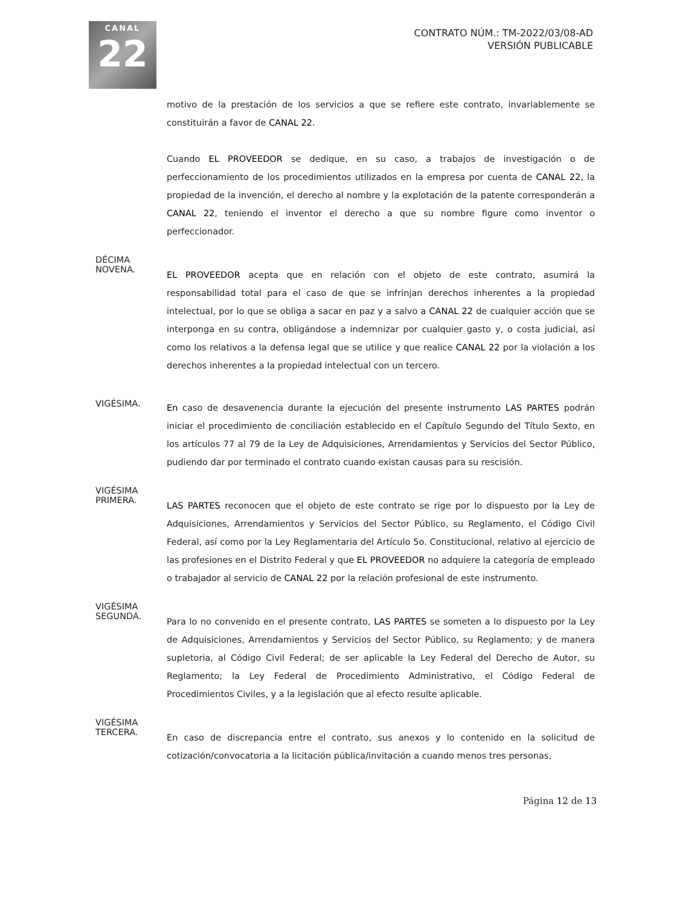CANAL
22
CONTRATO NÚM.: TM-2022/03/08-AD
VERSIÓN PUBLICABLE
motivo de la prestación de los servicios a que se refiere este contrato, invariablemente se constituirán a favor de CANAL 22.
Cuando EL PROVEEDOR se dedique, en su caso, a trabajos de investigación o de perfeccionamiento de los procedimientos utilizados en la empresa por cuenta de CANAL 22, la propiedad de la invención, el derecho al nombre y la explotación de la patente corresponderán a CANAL 22, teniendo el inventor el derecho a que su nombre figure como inventor o perfeccionador.
DÉCIMA
NOVENA.
EL PROVEEDOR acepta que en relación con el objeto de este contrato, asumirá la responsabilidad total para el caso de que se infrinjan derechos inherentes a la propiedad intelectual, por lo que se obliga a sacar en paz y a salvo a CANAL 22 de cualquier acción que se interponga en su contra, obligándose a indemnizar por cualquier gasto y, o costa judicial, así como los relativos a la defensa legal que se utilice y que realice CANAL 22 por la violación a los derechos inherentes a la propiedad intelectual con un tercero.
VIGÉSIMA.
En caso de desavenencia durante la ejecución del presente instrumento LAS PARTES podrán iniciar el procedimiento de conciliación establecido en el Capítulo Segundo del Título Sexto, en los artículos 77 al 79 de la Ley de Adquisiciones, Arrendamientos y Servicios del Sector Público, pudiendo dar por terminado el contrato cuando existan causas para su rescisión.
VIGÉSIMA
PRIMERA.
LAS PARTES reconocen que el objeto de este contrato se rige por lo dispuesto por la Ley de Adquisiciones, Arrendamientos y Servicios del Sector Público, su Reglamento, el Código Civil Federal, así como por la Ley Reglamentaria del Artículo 5o. Constitucional, relativo al ejercicio de las profesiones en el Distrito Federal y que EL PROVEEDOR no adquiere la categoría de empleado o trabajador al servicio de CANAL 22 por la relación profesional de este instrumento.
VIGÉSIMA
SEGUNDA.
Para lo no convenido en el presente contrato, LAS PARTES se someten a lo dispuesto por la Ley de Adquisiciones, Arrendamientos y Servicios del Sector Público, su Reglamento; y de manera supletoria, al Código Civil Federal; de ser aplicable la Ley Federal del Derecho de Autor, su Reglamento; la Ley Federal de Procedimiento Administrativo, el Código Federal de Procedimientos Civiles, y a la legislación que al efecto resulte aplicable.
VIGÉSIMA
TERCERA.
En caso de discrepancia entre el contrato, sus anexos y lo contenido en la solicitud de cotización/convocatoria a la licitación pública/invitación a cuando menos tres personas,
Página 12 de 13